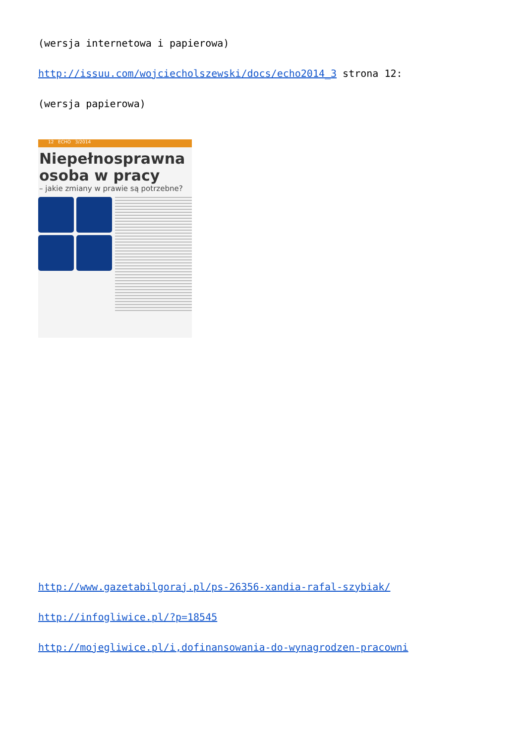(wersja internetowa i papierowa)
http://issuu.com/wojciecholszewski/docs/echo2014_3 strona 12:
(wersja papierowa)
12 ECHO 3/2014
Niepełnosprawna
osoba w pracy
– jakie zmiany w prawie są potrzebne?
http://www.gazetabilgoraj.pl/ps-26356-xandia-rafal-szybiak/
http://infogliwice.pl/?p=18545
http://mojegliwice.pl/i,dofinansowania-do-wynagrodzen-pracowni